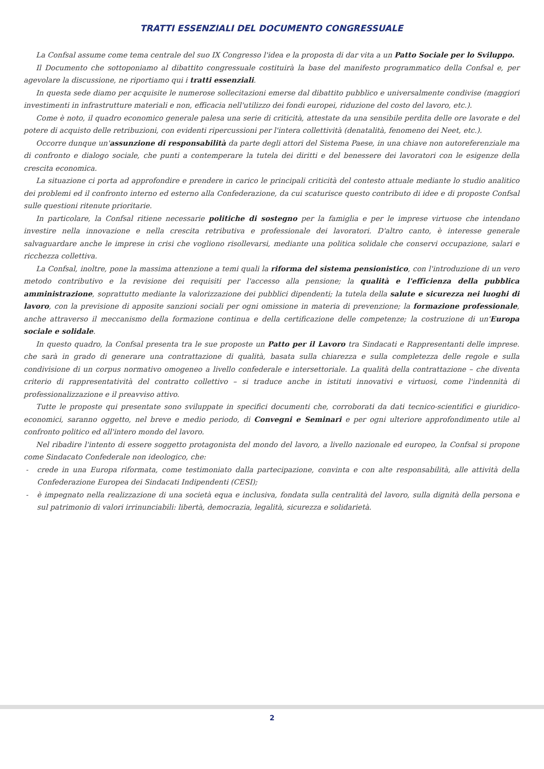TRATTI ESSENZIALI DEL DOCUMENTO CONGRESSUALE
La Confsal assume come tema centrale del suo IX Congresso l'idea e la proposta di dar vita a un Patto Sociale per lo Sviluppo.
Il Documento che sottoponiamo al dibattito congressuale costituirà la base del manifesto programmatico della Confsal e, per agevolare la discussione, ne riportiamo qui i tratti essenziali.
In questa sede diamo per acquisite le numerose sollecitazioni emerse dal dibattito pubblico e universalmente condivise (maggiori investimenti in infrastrutture materiali e non, efficacia nell'utilizzo dei fondi europei, riduzione del costo del lavoro, etc.).
Come è noto, il quadro economico generale palesa una serie di criticità, attestate da una sensibile perdita delle ore lavorate e del potere di acquisto delle retribuzioni, con evidenti ripercussioni per l'intera collettività (denatalità, fenomeno dei Neet, etc.).
Occorre dunque un'assunzione di responsabilità da parte degli attori del Sistema Paese, in una chiave non autoreferenziale ma di confronto e dialogo sociale, che punti a contemperare la tutela dei diritti e del benessere dei lavoratori con le esigenze della crescita economica.
La situazione ci porta ad approfondire e prendere in carico le principali criticità del contesto attuale mediante lo studio analitico dei problemi ed il confronto interno ed esterno alla Confederazione, da cui scaturisce questo contributo di idee e di proposte Confsal sulle questioni ritenute prioritarie.
In particolare, la Confsal ritiene necessarie politiche di sostegno per la famiglia e per le imprese virtuose che intendano investire nella innovazione e nella crescita retributiva e professionale dei lavoratori. D'altro canto, è interesse generale salvaguardare anche le imprese in crisi che vogliono risollevarsi, mediante una politica solidale che conservi occupazione, salari e ricchezza collettiva.
La Confsal, inoltre, pone la massima attenzione a temi quali la riforma del sistema pensionistico, con l'introduzione di un vero metodo contributivo e la revisione dei requisiti per l'accesso alla pensione; la qualità e l'efficienza della pubblica amministrazione, soprattutto mediante la valorizzazione dei pubblici dipendenti; la tutela della salute e sicurezza nei luoghi di lavoro, con la previsione di apposite sanzioni sociali per ogni omissione in materia di prevenzione; la formazione professionale, anche attraverso il meccanismo della formazione continua e della certificazione delle competenze; la costruzione di un'Europa sociale e solidale.
In questo quadro, la Confsal presenta tra le sue proposte un Patto per il Lavoro tra Sindacati e Rappresentanti delle imprese. che sarà in grado di generare una contrattazione di qualità, basata sulla chiarezza e sulla completezza delle regole e sulla condivisione di un corpus normativo omogeneo a livello confederale e intersettoriale. La qualità della contrattazione – che diventa criterio di rappresentatività del contratto collettivo – si traduce anche in istituti innovativi e virtuosi, come l'indennità di professionalizzazione e il preavviso attivo.
Tutte le proposte qui presentate sono sviluppate in specifici documenti che, corroborati da dati tecnico-scientifici e giuridico-economici, saranno oggetto, nel breve e medio periodo, di Convegni e Seminari e per ogni ulteriore approfondimento utile al confronto politico ed all'intero mondo del lavoro.
Nel ribadire l'intento di essere soggetto protagonista del mondo del lavoro, a livello nazionale ed europeo, la Confsal si propone come Sindacato Confederale non ideologico, che:
- crede in una Europa riformata, come testimoniato dalla partecipazione, convinta e con alte responsabilità, alle attività della Confederazione Europea dei Sindacati Indipendenti (CESI);
- è impegnato nella realizzazione di una società equa e inclusiva, fondata sulla centralità del lavoro, sulla dignità della persona e sul patrimonio di valori irrinunciabili: libertà, democrazia, legalità, sicurezza e solidarietà.
2